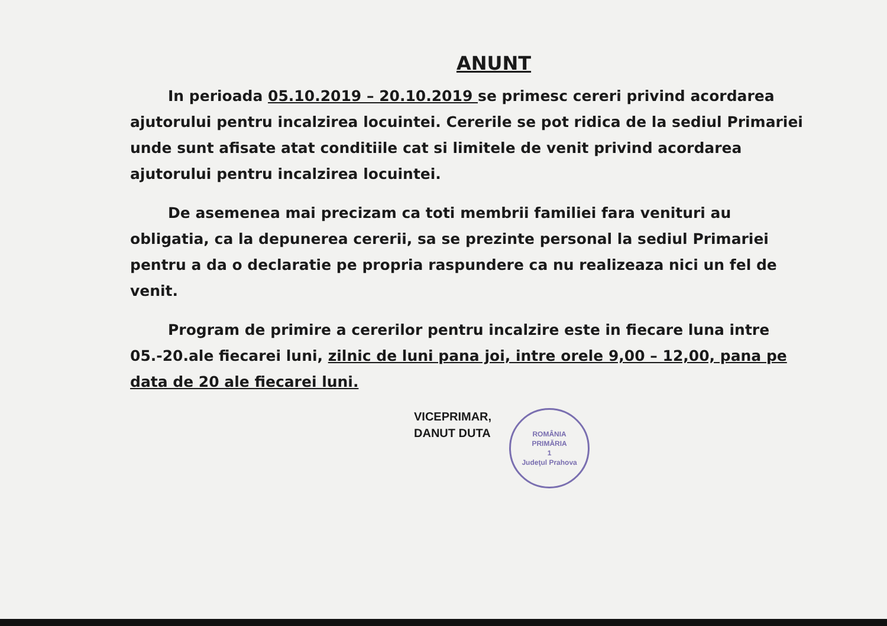ANUNT
In perioada 05.10.2019 – 20.10.2019 se primesc cereri privind acordarea ajutorului pentru incalzirea locuintei. Cererile se pot ridica de la sediul Primariei unde sunt afisate atat conditiile cat si limitele de venit privind acordarea ajutorului pentru incalzirea locuintei.
De asemenea mai precizam ca toti membrii familiei fara venituri au obligatia, ca la depunerea cererii, sa se prezinte personal la sediul Primariei pentru a da o declaratie pe propria raspundere ca nu realizeaza nici un fel de venit.
Program de primire a cererilor pentru incalzire este in fiecare luna intre 05.-20.ale fiecarei luni, zilnic de luni pana joi, intre orele 9,00 – 12,00, pana pe data de 20 ale fiecarei luni.
VICEPRIMAR,
DANUT DUTA
ROMÂNIA
PRIMĂRIA
1
Judeţul Prahova